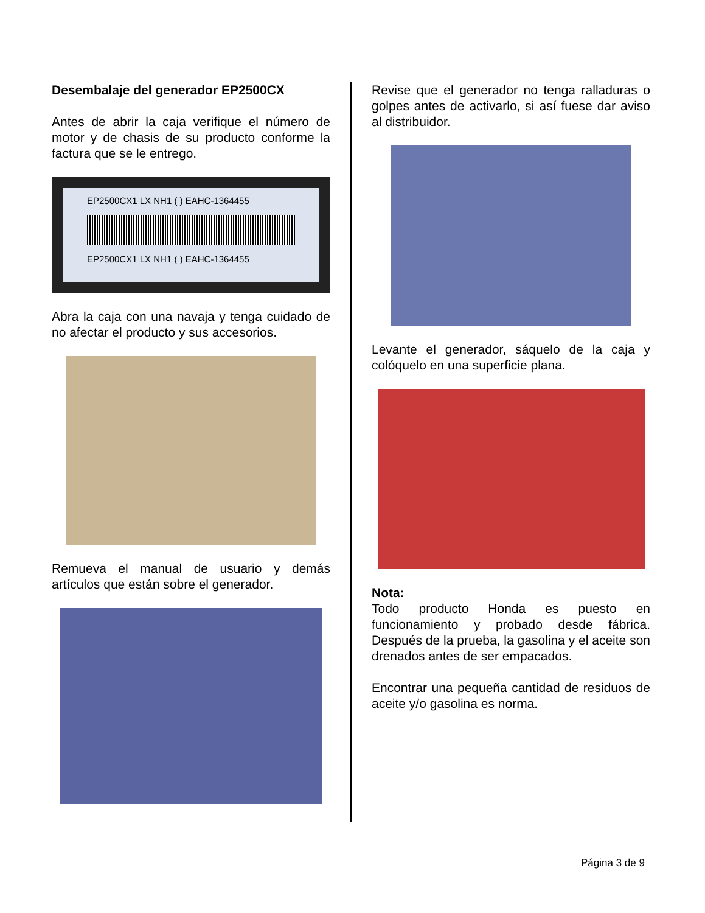Desembalaje del generador EP2500CX
Antes de abrir la caja verifique el número de motor y de chasis de su producto conforme la factura que se le entrego.
EP2500CX1 LX NH1 ( ) EAHC-1364455
EP2500CX1 LX NH1 ( ) EAHC-1364455
Abra la caja con una navaja y tenga cuidado de no afectar el producto y sus accesorios.
Remueva el manual de usuario y demás artículos que están sobre el generador.
Revise que el generador no tenga ralladuras o golpes antes de activarlo, si así fuese dar aviso al distribuidor.
Levante el generador, sáquelo de la caja y colóquelo en una superficie plana.
Nota:
Todo producto Honda es puesto en funcionamiento y probado desde fábrica. Después de la prueba, la gasolina y el aceite son drenados antes de ser empacados.
Encontrar una pequeña cantidad de residuos de aceite y/o gasolina es norma.
Página 3 de 9